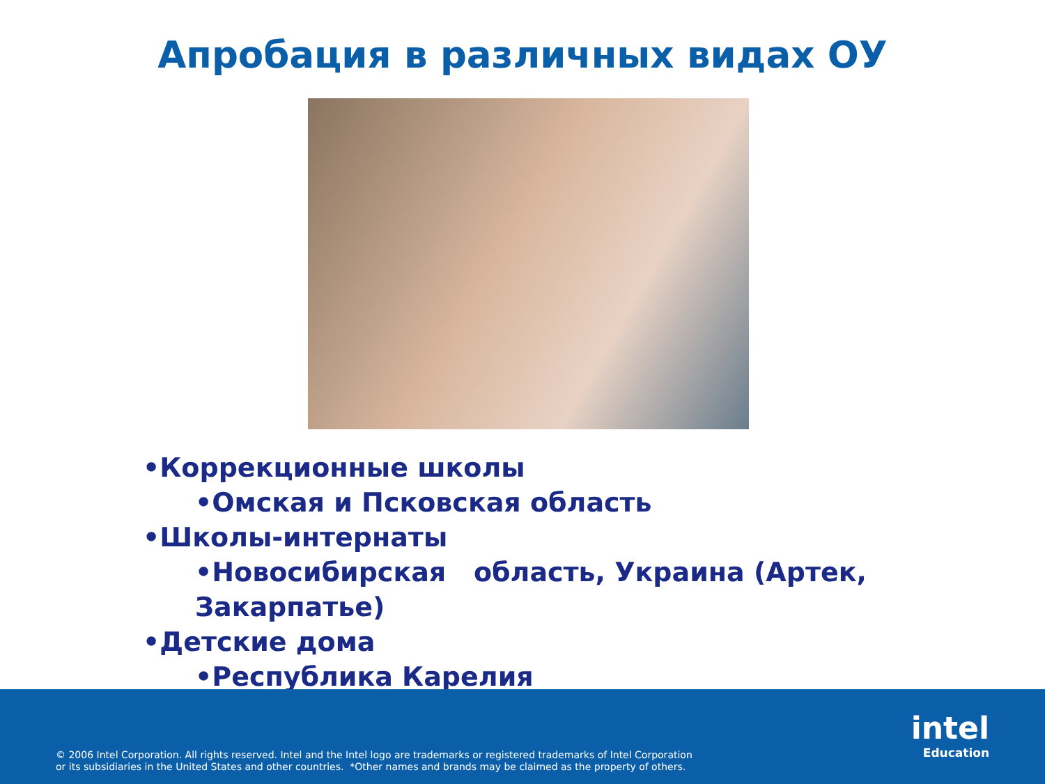Апробация в различных видах ОУ
•Коррекционные школы
•Омская и Псковская область
•Школы-интернаты
•Новосибирская область, Украина (Артек, Закарпатье)
•Детские дома
•Республика Карелия
© 2006 Intel Corporation. All rights reserved. Intel and the Intel logo are trademarks or registered trademarks of Intel Corporation
or its subsidiaries in the United States and other countries. *Other names and brands may be claimed as the property of others.
intel
Education